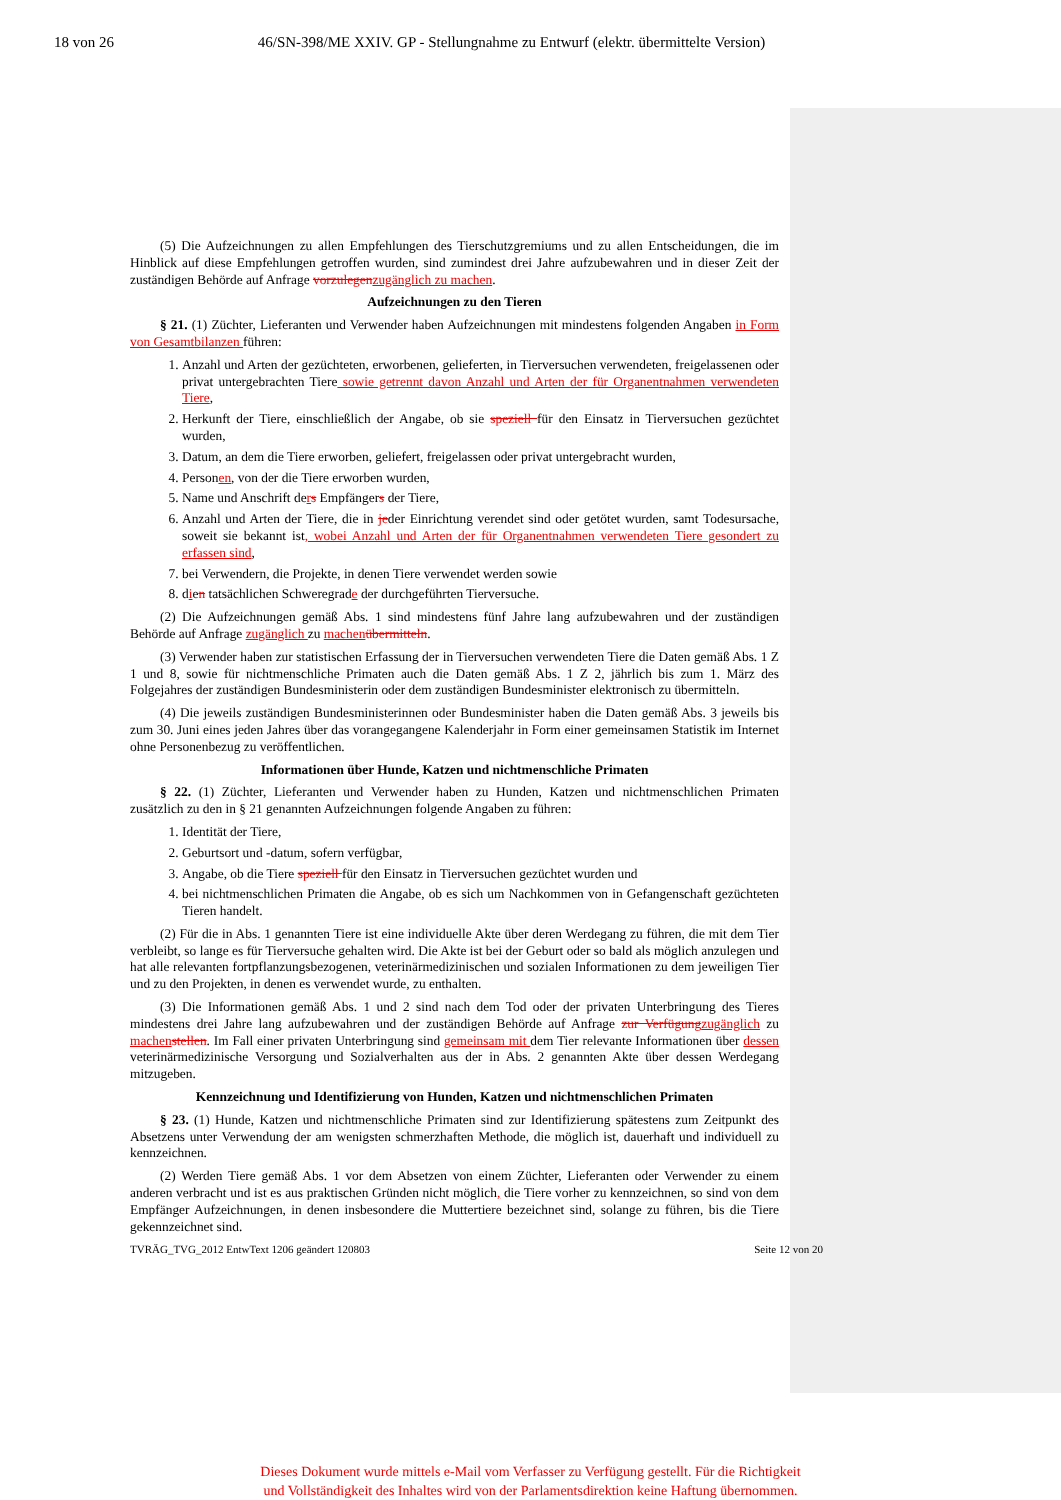18 von 26 46/SN-398/ME XXIV. GP - Stellungnahme zu Entwurf (elektr. übermittelte Version)
(5) Die Aufzeichnungen zu allen Empfehlungen des Tierschutzgremiums und zu allen Entscheidungen, die im Hinblick auf diese Empfehlungen getroffen wurden, sind zumindest drei Jahre aufzubewahren und in dieser Zeit der zuständigen Behörde auf Anfrage vorzulegen zugänglich zu machen.
Aufzeichnungen zu den Tieren
§ 21. (1) Züchter, Lieferanten und Verwender haben Aufzeichnungen mit mindestens folgenden Angaben in Form von Gesamtbilanzen führen:
1. Anzahl und Arten der gezüchteten, erworbenen, gelieferten, in Tierversuchen verwendeten, freigelassenen oder privat untergebrachten Tiere sowie getrennt davon Anzahl und Arten der für Organentnahmen verwendeten Tiere,
2. Herkunft der Tiere, einschließlich der Angabe, ob sie speziell für den Einsatz in Tierversuchen gezüchtet wurden,
3. Datum, an dem die Tiere erworben, geliefert, freigelassen oder privat untergebracht wurden,
4. Personen, von der die Tiere erworben wurden,
5. Name und Anschrift ders Empfängers der Tiere,
6. Anzahl und Arten der Tiere, die in jeder Einrichtung verendet sind oder getötet wurden, samt Todesursache, soweit sie bekannt ist, wobei Anzahl und Arten der für Organentnahmen verwendeten Tiere gesondert zu erfassen sind,
7. bei Verwendern, die Projekte, in denen Tiere verwendet werden sowie
8. dien tatsächlichen Schweregrade der durchgeführten Tierversuche.
(2) Die Aufzeichnungen gemäß Abs. 1 sind mindestens fünf Jahre lang aufzubewahren und der zuständigen Behörde auf Anfrage zugänglich zu machen übermitteln.
(3) Verwender haben zur statistischen Erfassung der in Tierversuchen verwendeten Tiere die Daten gemäß Abs. 1 Z 1 und 8, sowie für nichtmenschliche Primaten auch die Daten gemäß Abs. 1 Z 2, jährlich bis zum 1. März des Folgejahres der zuständigen Bundesministerin oder dem zuständigen Bundesminister elektronisch zu übermitteln.
(4) Die jeweils zuständigen Bundesministerinnen oder Bundesminister haben die Daten gemäß Abs. 3 jeweils bis zum 30. Juni eines jeden Jahres über das vorangegangene Kalenderjahr in Form einer gemeinsamen Statistik im Internet ohne Personenbezug zu veröffentlichen.
Informationen über Hunde, Katzen und nichtmenschliche Primaten
§ 22. (1) Züchter, Lieferanten und Verwender haben zu Hunden, Katzen und nichtmenschlichen Primaten zusätzlich zu den in § 21 genannten Aufzeichnungen folgende Angaben zu führen:
1. Identität der Tiere,
2. Geburtsort und -datum, sofern verfügbar,
3. Angabe, ob die Tiere speziell für den Einsatz in Tierversuchen gezüchtet wurden und
4. bei nichtmenschlichen Primaten die Angabe, ob es sich um Nachkommen von in Gefangenschaft gezüchteten Tieren handelt.
(2) Für die in Abs. 1 genannten Tiere ist eine individuelle Akte über deren Werdegang zu führen, die mit dem Tier verbleibt, so lange es für Tierversuche gehalten wird. Die Akte ist bei der Geburt oder so bald als möglich anzulegen und hat alle relevanten fortpflanzungsbezogenen, veterinärmedizinischen und sozialen Informationen zu dem jeweiligen Tier und zu den Projekten, in denen es verwendet wurde, zu enthalten.
(3) Die Informationen gemäß Abs. 1 und 2 sind nach dem Tod oder der privaten Unterbringung des Tieres mindestens drei Jahre lang aufzubewahren und der zuständigen Behörde auf Anfrage zur Verfügung zugänglich zu machen stellen. Im Fall einer privaten Unterbringung sind gemeinsam mit dem Tier relevante Informationen über dessen veterinärmedizinische Versorgung und Sozialverhalten aus der in Abs. 2 genannten Akte über dessen Werdegang mitzugeben.
Kennzeichnung und Identifizierung von Hunden, Katzen und nichtmenschlichen Primaten
§ 23. (1) Hunde, Katzen und nichtmenschliche Primaten sind zur Identifizierung spätestens zum Zeitpunkt des Absetzens unter Verwendung der am wenigsten schmerzhaften Methode, die möglich ist, dauerhaft und individuell zu kennzeichnen.
(2) Werden Tiere gemäß Abs. 1 vor dem Absetzen von einem Züchter, Lieferanten oder Verwender zu einem anderen verbracht und ist es aus praktischen Gründen nicht möglich, die Tiere vorher zu kennzeichnen, so sind von dem Empfänger Aufzeichnungen, in denen insbesondere die Muttertiere bezeichnet sind, solange zu führen, bis die Tiere gekennzeichnet sind.
TVRÄG_TVG_2012 EntwText 1206 geändert 120803 Seite 12 von 20
Dieses Dokument wurde mittels e-Mail vom Verfasser zu Verfügung gestellt. Für die Richtigkeit
und Vollständigkeit des Inhaltes wird von der Parlamentsdirektion keine Haftung übernommen.